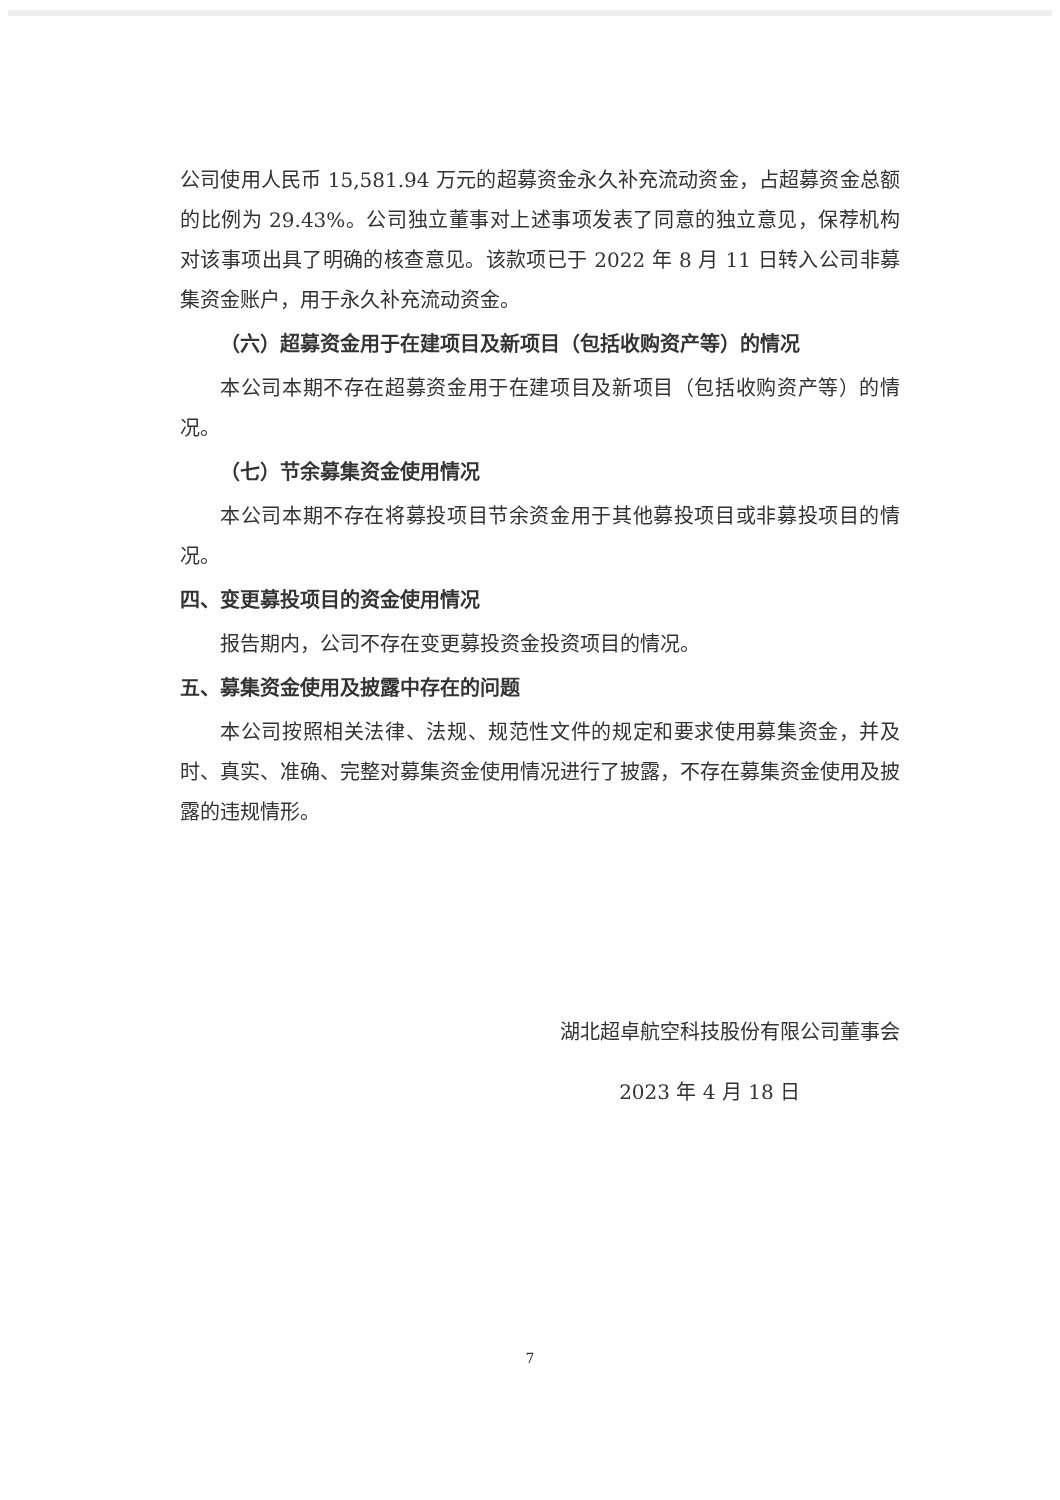公司使用人民币 15,581.94 万元的超募资金永久补充流动资金，占超募资金总额的比例为 29.43%。公司独立董事对上述事项发表了同意的独立意见，保荐机构对该事项出具了明确的核查意见。该款项已于 2022 年 8 月 11 日转入公司非募集资金账户，用于永久补充流动资金。
（六）超募资金用于在建项目及新项目（包括收购资产等）的情况
本公司本期不存在超募资金用于在建项目及新项目（包括收购资产等）的情况。
（七）节余募集资金使用情况
本公司本期不存在将募投项目节余资金用于其他募投项目或非募投项目的情况。
四、变更募投项目的资金使用情况
报告期内，公司不存在变更募投资金投资项目的情况。
五、募集资金使用及披露中存在的问题
本公司按照相关法律、法规、规范性文件的规定和要求使用募集资金，并及时、真实、准确、完整对募集资金使用情况进行了披露，不存在募集资金使用及披露的违规情形。
湖北超卓航空科技股份有限公司董事会
2023 年 4 月 18 日
7